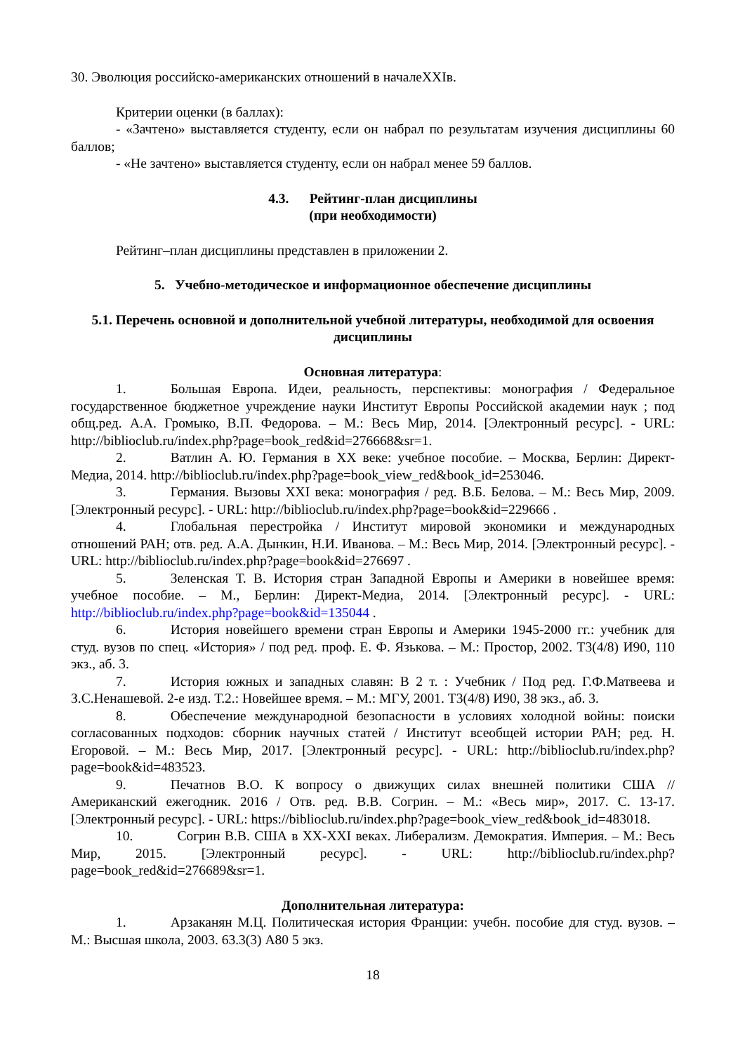30. Эволюция российско-американских отношений в началеXXIв.
Критерии оценки (в баллах):
- «Зачтено» выставляется студенту, если он набрал по результатам изучения дисциплины 60 баллов;
- «Не зачтено» выставляется студенту, если он набрал менее 59 баллов.
4.3. Рейтинг-план дисциплины
(при необходимости)
Рейтинг–план дисциплины представлен в приложении 2.
5. Учебно-методическое и информационное обеспечение дисциплины
5.1. Перечень основной и дополнительной учебной литературы, необходимой для освоения дисциплины
Основная литература:
1. Большая Европа. Идеи, реальность, перспективы: монография / Федеральное государственное бюджетное учреждение науки Институт Европы Российской академии наук ; под общ.ред. А.А. Громыко, В.П. Федорова. – М.: Весь Мир, 2014. [Электронный ресурс]. - URL: http://biblioclub.ru/index.php?page=book_red&id=276668&sr=1.
2. Ватлин А. Ю. Германия в XX веке: учебное пособие. – Москва, Берлин: Директ-Медиа, 2014. http://biblioclub.ru/index.php?page=book_view_red&book_id=253046.
3. Германия. Вызовы XXI века: монография / ред. В.Б. Белова. – М.: Весь Мир, 2009. [Электронный ресурс]. - URL: http://biblioclub.ru/index.php?page=book&id=229666 .
4. Глобальная перестройка / Институт мировой экономики и международных отношений РАН; отв. ред. А.А. Дынкин, Н.И. Иванова. – М.: Весь Мир, 2014. [Электронный ресурс]. - URL: http://biblioclub.ru/index.php?page=book&id=276697 .
5. Зеленская Т. В. История стран Западной Европы и Америки в новейшее время: учебное пособие. – М., Берлин: Директ-Медиа, 2014. [Электронный ресурс]. - URL: http://biblioclub.ru/index.php?page=book&id=135044 .
6. История новейшего времени стран Европы и Америки 1945-2000 гг.: учебник для студ. вузов по спец. «История» / под ред. проф. Е. Ф. Язькова. – М.: Простор, 2002. Т3(4/8) И90, 110 экз., аб. 3.
7. История южных и западных славян: В 2 т. : Учебник / Под ред. Г.Ф.Матвеева и З.С.Ненашевой. 2-е изд. Т.2.: Новейшее время. – М.: МГУ, 2001. Т3(4/8) И90, 38 экз., аб. 3.
8. Обеспечение международной безопасности в условиях холодной войны: поиски согласованных подходов: сборник научных статей / Институт всеобщей истории РАН; ред. Н. Егоровой. – М.: Весь Мир, 2017. [Электронный ресурс]. - URL: http://biblioclub.ru/index.php?page=book&id=483523.
9. Печатнов В.О. К вопросу о движущих силах внешней политики США // Американский ежегодник. 2016 / Отв. ред. В.В. Согрин. – М.: «Весь мир», 2017. С. 13-17. [Электронный ресурс]. - URL: https://biblioclub.ru/index.php?page=book_view_red&book_id=483018.
10. Согрин В.В. США в XX-XXI веках. Либерализм. Демократия. Империя. – М.: Весь Мир, 2015. [Электронный ресурс]. - URL: http://biblioclub.ru/index.php?page=book_red&id=276689&sr=1.
Дополнительная литература:
1. Арзаканян М.Ц. Политическая история Франции: учебн. пособие для студ. вузов. – М.: Высшая школа, 2003. 63.3(3) А80 5 экз.
18